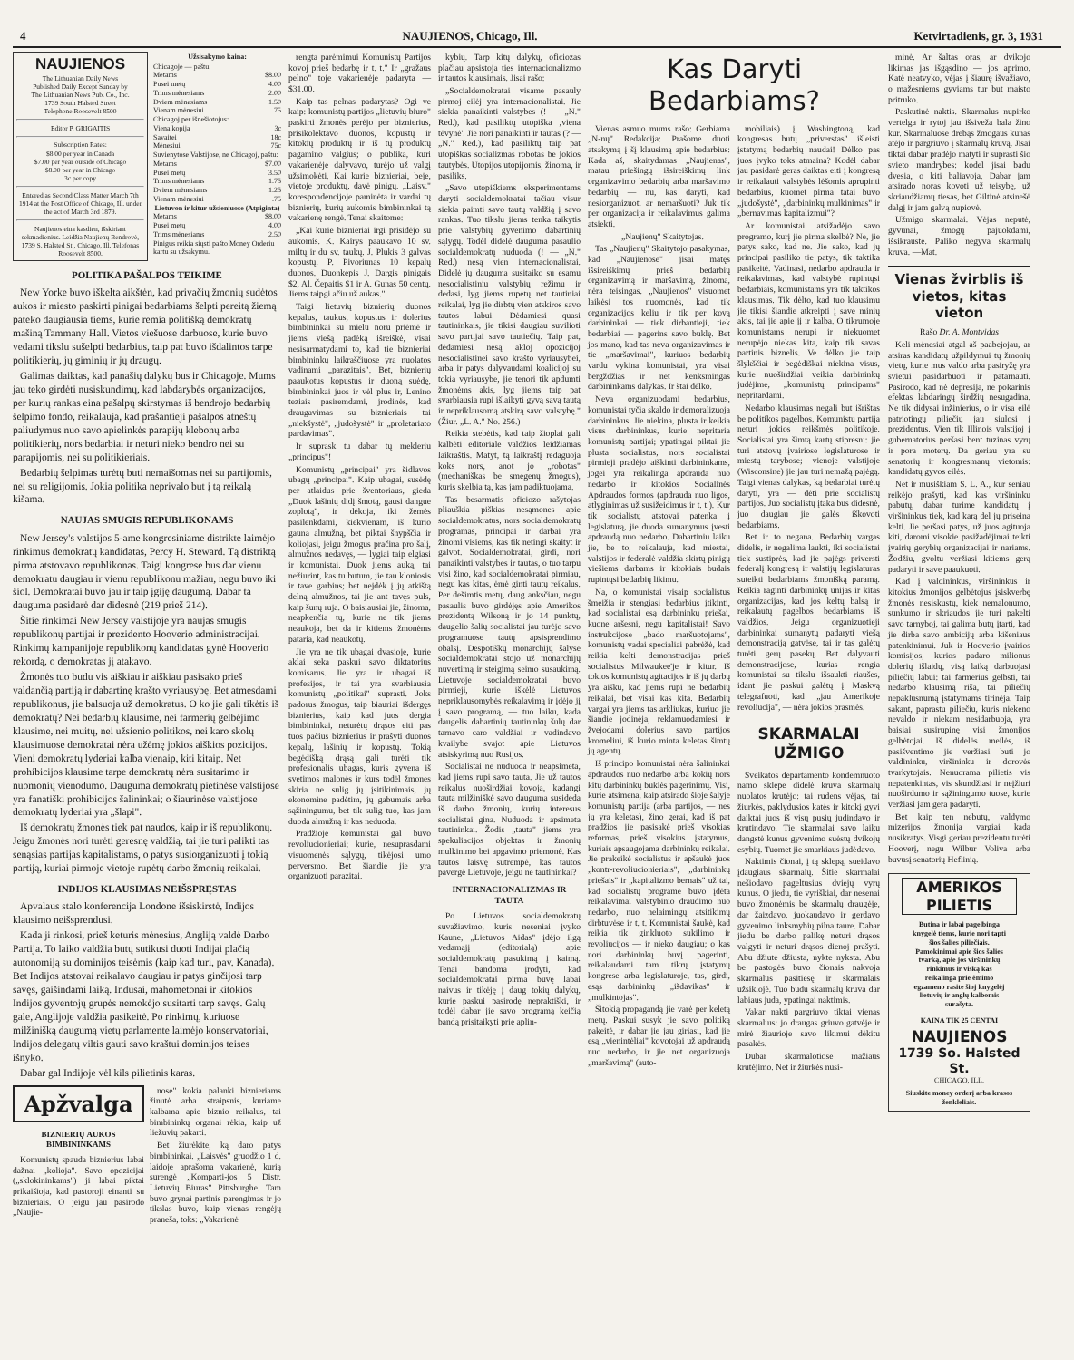4 NAUJIENOS, Chicago, Ill. Ketvirtadienis, gr. 3, 1931
NAUJIENOS
The Lithuanian Daily News
Published Daily Except Sunday by
The Lithuanian News Pub. Co., Inc.
1739 South Halsted Street
Telephone Roosevelt 8500
Editor P. GRIGAITIS
Subscription Rates:
$8.00 per year in Canada
$7.00 per year outside of Chicago
$8.00 per year in Chicago
3c per copy
Entered as Second Class Matter March 7th 1914 at the Post Office of Chicago, Ill. under the act of March 3rd 1879.
Naujienos eina kasdien, išskiriant sekmadienius. Leidžia Naujienų Bendrovė, 1739 S. Halsted St., Chicago, Ill. Telefonas Roosevelt 8500.
| Užsisakymo kaina: | |
| --- | --- |
| Chicagoje — paštu: | |
| Metams | $8.00 |
| Pusei metų | 4.00 |
| Trims mėnesiams | 2.00 |
| Dviem mėnesiams | 1.50 |
| Vienam mėnesiui | .75 |
| Chicagoj per išnešiotojus: | |
| Viena kopija | 3c |
| Savaitei | 18c |
| Mėnesiui | 75c |
| Suvienytose Valstijose, ne Chicagoj, paštu: | |
| Metams | $7.00 |
| Pusei metų | 3.50 |
| Trims mėnesiams | 1.75 |
| Dviem mėnesiams | 1.25 |
| Vienam mėnesiui | .75 |
| Lietuvon ir kitur užsieniuose (Atpiginta) | |
| Metams | $8.00 |
| Pusei metų | 4.00 |
| Trims mėnesiams | 2.50 |
| Pinigus reikia siųsti pašto Money Orderiu kartu su užsakymu. | |
POLITIKA PAŠALPOS TEIKIME
New Yorke buvo iškelta aikštėn, kad privačių žmonių sudėtos aukos ir miesto paskirti pinigai bedarbiams šelpti pereitą žiemą pateko daugiausia tiems, kurie remia politišką demokratų mašiną Tammany Hall. Vietos viešuose darbuose, kurie buvo vedami tikslu sušelpti bedarbius, taip pat buvo išdalintos tarpe politikierių, jų giminių ir jų draugų.
Galimas daiktas, kad panašių dalykų bus ir Chicagoje. Mums jau teko girdėti nusiskundimų, kad labdarybės organizacijos, per kurių rankas eina pašalpų skirstymas iš bendrojo bedarbių šelpimo fondo, reikalauja, kad prašantieji pašalpos atneštų paliudymus nuo savo apielinkės parapijų klebonų arba politikierių, nors bedarbiai ir neturi nieko bendro nei su parapijomis, nei su politikieriais.
Bedarbių šelpimas turėtų buti nemaišomas nei su partijomis, nei su religijomis. Jokia politika neprivalo but į tą reikalą kišama.
NAUJAS SMUGIS REPUBLIKONAMS
New Jersey's valstijos 5-ame kongresiniame distrikte laimėjo rinkimus demokratų kandidatas, Percy H. Steward. Tą distriktą pirma atstovavo republikonas. Taigi kongrese bus dar vienu demokratu daugiau ir vienu republikonu mažiau, negu buvo iki šiol. Demokratai buvo jau ir taip įgiję daugumą. Dabar ta dauguma pasidarė dar didesnė (219 prieš 214).
Šitie rinkimai New Jersey valstijoje yra naujas smugis republikonų partijai ir prezidento Hooverio administracijai. Rinkimų kampanijoje republikonų kandidatas gynė Hooverio rekordą, o demokratas jį atakavo.
Žmonės tuo budu vis aiškiau ir aiškiau pasisako prieš valdančią partiją ir dabartinę krašto vyriausybę. Bet atmesdami republikonus, jie balsuoja už demokratus. O ko jie gali tikėtis iš demokratų? Nei bedarbių klausime, nei farmerių gelbėjimo klausime, nei muitų, nei užsienio politikos, nei karo skolų klausimuose demokratai nėra užėmę jokios aiškios pozicijos. Vieni demokratų lyderiai kalba vienaip, kiti kitaip. Net prohibicijos klausime tarpe demokratų nėra susitarimo ir nuomonių vienodumo. Dauguma demokratų pietinėse valstijose yra fanatiški prohibicijos šalininkai; o šiaurinėse valstijose demokratų lyderiai yra „šlapi".
Iš demokratų žmonės tiek pat naudos, kaip ir iš republikonų. Jeigu žmonės nori turėti geresnę valdžią, tai jie turi palikti tas senąsias partijas kapitalistams, o patys susiorganizuoti į tokią partiją, kuriai pirmoje vietoje rupėtų darbo žmonių reikalai.
INDIJOS KLAUSIMAS NEIŠSPRĘSTAS
Apvalaus stalo konferencija Londone išsiskirstė, Indijos klausimo neišsprendusi.
Kada ji rinkosi, prieš keturis mėnesius, Angliją valdė Darbo Partija. To laiko valdžia butų sutikusi duoti Indijai plačią autonomiją su dominijos teisėmis (kaip kad turi, pav. Kanada). Bet Indijos atstovai reikalavo daugiau ir patys ginčijosi tarp savęs, gaišindami laiką. Indusai, mahometonai ir kitokios Indijos gyventojų grupės nemokėjo susitarti tarp savęs. Galų gale, Anglijoje valdžia pasikeitė. Po rinkimų, kuriuose milžinišką daugumą vietų parlamente laimėjo konservatoriai, Indijos delegatų viltis gauti savo kraštui dominijos teises išnyko.
Dabar gal Indijoje vėl kils pilietinis karas.
Apžvalga
BIZNIERIŲ AUKOS BIMBININKAMS
Komunistų spauda biznierius labai dažnai „koliojа". Savo opozicijai („sklokininkams") ji labai piktai prikaišioja, kad pastoroji einanti su biznieriais. O jeigu jau pasirodo „Naujie-
nose" kokia palanki biznieriams žinutė arba straipsnis, kuriame kalbama apie biznio reikalus, tai bimbininkų organai rėkia, kaip už liežuvių pakarti.
Bet žiurėkite, ką daro patys bimbininkai. „Laisvės" gruodžio 1 d. laidoje aprašoma vakarienė, kurią surengė „Komparti-jos 5 Distr. Lietuvių Biuras" Pittsburghe. Tam buvo grynai partinis parengimas ir jo tikslas buvo, kaip vienas rengėjų praneša, toks: „Vakarienė
rengta parėmimui Komunistų Partijos kovoj prieš bedarbę ir t. t." Ir „gražaus pelno" toje vakarienėje padaryta — $31.00.
Kaip tas pelnas padarytas? Ogi ve kaip: komunistų partijos „lietuvių biuro" paskirti žmonės perėjo per biznierius, prisikolektavo duonos, kopustų ir kitokių produktų ir iš tų produktų pagamino valgius; o publika, kuri vakarienėje dalyvavo, turėjo už valgį užsimokėti. Kai kurie biznieriai, beje, vietoje produktų, davė pinigų. „Laisv." korespondencijoje paminėta ir vardai tų biznierių, kurių aukomis bimbininkai tą vakarienę rengė. Tenai skaitome:
„Kai kurie biznieriai irgi prisidėjo su aukomis. K. Kairys paaukavo 10 sv. miltų ir du sv. taukų. J. Plukis 3 galvas kopustų. P. Pivoriunas 10 kepalų duonos. Duonkepis J. Dargis pinigais $2, Al. Čepaitis $1 ir A. Gunas 50 centų. Jiems taipgi ačiu už aukas."
Taigi lietuvių biznierių duonos kepalus, taukus, kopustus ir dolerius bimbininkai su mielu noru priėmė ir jiems viešą padėką išreiškė, visai nesisarmatydami to, kad tie biznieriai bimbininkų laikraščiuose yra nuolatos vadinami „parazitais". Bet, biznierių paaukotus kopustus ir duoną suėdę, bimbininkai juos ir vėl plus ir, Lenino teziais pasiremdami, jrodinės, kad draugavimas su biznieriais tai „niekšystė", „judošystė" ir „proletariato pardavimas".
Ir suprask tu dabar tų mekleriu „principus"!
Komunistų „principai" yra šidlavos ubagų „principai". Kaip ubagai, susėdę per atlaidus prie šventoriaus, gieda „Duok lašinių didį šmotą, gausi dangue zoplotą", ir dėkoja, iki žemės pasilenkdami, kiekvienam, iš kurio gauna almužną, bet piktai šnypščia ir koliojasi, jeigu žmogus pračina pro šalį, almužnos nedavęs, — lygiai taip elgiasi ir komunistai. Duok jiems auką, tai nežiurint, kas tu butum, jie tau kloniosis ir tave garbins; bet nejdėk į jų atkištą delną almužnos, tai jie ant tavęs puls, kaip šunų ruja. O baisiausiai jie, žinoma, neapkenčia tų, kurie ne tik jiems neaukoja, bet da ir kitiems žmonėms pataria, kad neaukotų.
Jie yra ne tik ubagai dvasioje, kurie aklai seka paskui savo diktatorius komisarus. Jie yra ir ubagai iš profesijos, ir tai yra svarbiausia komunistų „politikai" suprasti. Joks padorus žmogus, taip biauriai išdergęs biznierius, kaip kad juos dergia bimbininkai, neturėtų drąsos eiti pas tuos pačius biznierius ir prašyti duonos kepalų, lašinių ir kopustų. Tokią begėdišką drąsą gali turėti tik profesionalis ubagas, kuris gyvena iš svetimos malonės ir kurs todėl žmones skiria ne sulig jų įsitikinimais, jų ekonomine padėtim, jų gabumais arba sąžiningumu, bet tik sulig tuo, kas jam duoda almužną ir kas neduoda.
Pradžioje komunistai gal buvo revoliucionieriai; kurie, nesuprasdami visuomenės sąlygų, tikėjosi umo perversmo. Bet šiandie jie yra organizuoti parazitai.
kybių. Tarp kitų dalykų, oficiozas plačiau apsistoja ties internacionalizmo ir tautos klausimais. Jisai rašo:
„Socialdemokratai visame pasauly pirmoj eilėj yra internacionalistai. Jie siekia panaikinti valstybes (! — „N." Red.), kad pasiliktų utopiška ‚viena tėvynė'. Jie nori panaikinti ir tautas (? — „N." Red.), kad pasiliktų taip pat utopiškas socializmas robotas be jokios tautybės. Utopijos utopijomis, žinoma, ir pasiliks.
„Savo utopiškiems eksperimentams daryti socialdemokratai tačiau visur siekia paimti savo tautų valdžią į savo rankas. Tuo tikslu jiems tenka taikytis prie valstybių gyvenimo dabartinių sąlygų. Todėl didelė dauguma pasaulio socialdemokratų nuduoda (! — „N." Red.) nesą vien internacionalistai. Didelė jų dauguma susitaiko su esamu nesocialistiniu valstybių režimu ir dedasi, lyg jiems rupėtų net tautiniai reikalai, lyg jie dirbtų vien atskiros savo tautos labui. Dėdamiesi quasi tautininkais, jie tikisi daugiau suvilioti savo partijai savo tautiečių. Taip pat, dėdamiesi nesą akloj opozicijoj nesocialistinei savo krašto vyriausybei, arba ir patys dalyvaudami koalicijoj su tokia vyriausybe, jie tenori tik apdumti žmonėms akis, lyg jiems taip pat svarbiausia rupi išlaikyti gyvą savą tautą ir nepriklausomą atskirą savo valstybę." (Žiur. „L. A." No. 256.)
Reikia stebėtis, kad taip žioplai gali kalbėti editoriale valdžios leidžiamas laikraštis. Matyt, tą laikraštį redaguoja koks nors, anot jo „robotas" (mechaniškas be smegenų žmogus), kuris skelbia tą, kas jam padiktuojama.
Tas besarmatis oficiozo rašytojas pliauškia piškias nesąmones apie socialdemokratus, nors socialdemokratų programas, principai ir darbai yra žinomi visiems, kas tik netingi skaityt ir galvot. Socialdemokratai, girdi, nori panaikinti valstybes ir tautas, o tuo tarpu visi žino, kad socialdemokratai pirmiau, negu kas kitas, ėmė ginti tautų reikalus. Per dešimtis metų, daug anksčiau, negu pasaulis buvo girdėjęs apie Amerikos prezidentą Wilsoną ir jo 14 punktų, daugelio šalių socialistai jau turėjo savo programuose tautų apsisprendimo obalsį. Despotiškų monarchijų šalyse socialdemokratai stojo už monarchijų nuvertimą ir steigimą seimo susaukimą. Lietuvoje socialdemokratai buvo pirmieji, kurie iškėlė Lietuvos nepriklausomybės reikalavimą ir įdėjo jį į savo programą, — tuo laiku, kada daugelis dabartinių tautininkų šulų dar tarnavo caro valdžiai ir vadindavo kvailybe svajot apie Lietuvos atsiskyrimą nuo Rusijos.
Socialistai ne nuduoda ir neapsimeta, kad jiems rupi savo tauta. Jie už tautos reikalus nuoširdžiai kovoja, kadangi tauta milžiniškė savo dauguma susideda iš darbo žmonių, kurių interesus socialistai gina. Nuduoda ir apsimeta tautininkai. Žodis „tauta" jiems yra spekuliacijos objektas ir žmonių mulkinimo bei apgavimo priemonė. Kas tautos laisvę sutrempė, kas tautos pavergė Lietuvoje, jeigu ne tautininkai?
INTERNACIONALIZMAS IR TAUTA
Po Lietuvos socialdemokratų suvažiavimo, kuris neseniai įvyko Kaune, „Lietuvos Aidas" įdėjo ilgą vedamąjį (editorialą) apie socialdemokratų pasukimą į kaimą. Tenai bandoma įrodyti, kad socialdemokratai pirma buvę labai naivus ir tikėję į daug tokių dalykų, kurie paskui pasirodę nepraktiški, ir todėl dabar jie savo programą keičią bandą prisitaikyti prie aplin-
Kas Daryti Bedarbiams?
Vienas asmuo mums rašo: Gerbiama „N-nų" Redakcija: Prašome duoti atsakymą į šį klausimą apie bedarbius: Kada aš, skaitydamas „Naujienas", matau priešingų išsireiškimų link organizavimo bedarbių arba maršavimo bedarbių — nu, kas daryti, kad nesiorganizuoti ar nemaršuoti? Juk tik per organizacija ir reikalavimus galima atsiekti.
„Naujienų" Skaitytojas.
Tas „Naujienų" Skaitytojo pasakymas, kad „Naujienose" jisai matęs išsireiškimų prieš bedarbių organizavimą ir maršavimą, žinoma, nėra teisingas. „Naujienos" visuomet laikėsi tos nuomonės, kad tik organizacijos keliu ir tik per kovą darbininkai — tiek dirbantieji, tiek bedarbiai — pagerins savo buklę. Bet jos mano, kad tas neva organizavimas ir tie „maršavimai", kuriuos bedarbių vardu vykina komunistai, yra visai bergždžias ir net kenksmingas darbininkams dalykas. Ir štai dėlko.
Neva organizuodami bedarbius, komunistai tyčia skaldo ir demoralizuoja darbininkus. Jie niekina, plusta ir keikia visus darbininkus, kurie nepritaria komunistų partijai; ypatingai piktai jie plusta socialistus, nors socialistai pirmieji pradėjo aiškinti darbininkams, jogei yra reikalinga apdrauda nuo nedarbo ir kitokios Socialinės Apdraudos formos (apdrauda nuo ligos, atlyginimas už susižeidimus ir t. t.). Kur tik socialistų atstovai patenka į legislaturą, jie duoda sumanymus įvesti apdraudą nuo nedarbo. Dabartiniu laiku jie, be to, reikalauja, kad miestai, valstijos ir federalė valdžia skirtų pinigų viešiems darbams ir kitokiais budais rupintųsi bedarbių likimu.
Na, o komunistai visaip socialistus šmeižia ir stengiasi bedarbius įtikinti, kad socialistai esą darbininkų priešai, kuone aršesni, negu kapitalistai! Savo instrukcijose „bado maršuotojams", komunistų vadai specialiai pabrėžė, kad reikia kelti demonstracijas prieš socialistus Milwaukee'je ir kitur. Iš tokios komunistų agitacijos ir iš jų darbų yra aišku, kad jiems rupi ne bedarbių reikalai, bet visai kas kita. Bedarbių vargai yra jiems tas arkliukas, kuriuo jie šiandie jodinėja, reklamuodamiesi ir žvejodami dolerius savo partijos kromeliui, iš kurio minta keletas šimtų jų agentų.
Iš principo komunistai nėra šalininkai apdraudos nuo nedarbo arba kokių nors kitų darbininkų buklės pagerinimų. Visi, kurie atsimena, kaip atsirado šioje šalyje komunistų partija (arba partijos, — nes jų yra keletas), žino gerai, kad iš pat pradžios jie pasisakė prieš visokias reformas, prieš visokius įstatymus, kuriais apsaugojama darbininkų reikalai. Jie prakeikė socialistus ir apšaukė juos „kontr-revoliucionieriais", „darbininkų priešais" ir „kapitalizmo bernais" už tai, kad socialistų programe buvo įdėta reikalavimai valstybinio draudimo nuo nedarbo, nuo nelaimingų atsitikimų dirbtuvėse ir t. t. Komunistai šaukė, kad reikia tik ginkluoto sukilimo ir revoliucijos — ir nieko daugiau; o kas nori darbininkų buvį pagerinti, reikalaudami tam tikrų įstatymų kongrese arba legislaturoje, tas, girdi, esąs darbininkų „išdavikas" ir „mulkintojas".
Šitokią propagandą jie varė per keletą metų. Paskui susyk jie savo politiką pakeitė, ir dabar jie jau giriasi, kad jie esą „vienintėliai" kovotojai už apdraudą nuo nedarbo, ir jie net organizuoja „maršavimą" (auto-
mobiliais) į Washingtoną, kad kongresas butų „priverstas" išleisti įstatymą bedarbių naudai! Dėlko pas juos įvyko toks atmaina? Kodėl dabar jau pasidarė geras daiktas eiti į kongresą ir reikalauti valstybės lėšomis aprupinti bedarbius, kuomet pirma tatai buvo „judošystė", „darbininkų mulkinimas" ir „bernavimas kapitalizmui"?
Ar komunistai atsižadėjo savo programo, kurį jie pirma skelbė? Ne, jie patys sako, kad ne. Jie sako, kad jų principai pasiliko tie patys, tik taktika pasikeitė. Vadinasi, nedarbo apdrauda ir reikalavimas, kad valstybė rupintųsi bedarbiais, komunistams yra tik taktikos klausimas. Tik dėlto, kad tuo klausimu jie tikisi šiandie atkreipti į save minių akis, tai jie apie jį ir kalba. O tikrumoje komunistams nerupi ir niekuomet nerupėjo niekas kita, kaip tik savas partinis biznelis. Ve dėlko jie taip šlykščiai ir begėdiškai niekina visus, kurie nuoširdžiai veikia darbininkų judėjime, „komunistų principams" nepritardami.
Nedarbo klausimas negali but išrištas be politikos pagelbos. Komunistų partija neturi jokios reikšmės politikoje. Socialistai yra šimtą kartų stipresni: jie turi atstovų įvairiose legislaturose ir miestų tarybose; vienoje valstijoje (Wisconsine) jie jau turi nemažą pajėgą. Taigi vienas dalykas, ką bedarbiai turėtų daryti, yra — dėti prie socialistų partijos. Juo socialistų įtaka bus didesnė, juo daugiau jie galės iškovoti bedarbiams.
Bet ir to negana. Bedarbių vargas didelis, ir negalima laukti, iki socialistai tiek sustiprės, kad jie pajėgs priversti federalį kongresą ir valstijų legislaturas suteikti bedarbiams žmonišką paramą. Reikia raginti darbininkų unijas ir kitas organizacijas, kad jos keltų balsą ir reikalautų pagelbos bedarbiams iš valdžios. Jeigu organizuotieji darbininkai sumanytų padaryti viešą demonstraciją gatvėse, tai ir tas galėtų turėti gerų pasekų. Bet dalyvauti demonstracijose, kurias rengia komunistai su tikslu išsaukti riaušes, idant jie paskui galėtų į Maskvą telegrafuoti, kad „jau Amerikoje revoliucija", — nėra jokios prasmės.
SKARMALAI UŽMIGO
Sveikatos departamento kondemnuoto namo sklepe didelė kruva skarmalų nuolatos krutėjo: tai rudens vėjas, tai žiurkės, paklydusios katės ir kitokį gyvi daiktai juos iš visų pusių judindavo ir krutindavo. Tie skarmalai savo laiku dangstė kunus gyvenimo suėstų dvikojų esybių. Tuomet jie smarkiaus judėdavo.
Naktimis čionai, į tą sklepą, sueidavo įdaugiaus skarmalų. Šitie skarmalai nešiodavo pageltusius dviejų vyrų kunus. O jiedu, tie vyriškiai, dar nesenai buvo žmonėmis be skarmalų draugėje, dar žaizdavo, juokaudavo ir gerdavo gyvenimo linksmybių pilna taure. Dabar jiedu be darbo palikę neturi drąsos valgyti ir neturi drąsos dienoj prašyti. Abu džiutė džiusta, nykte nyksta. Abu be pastogės buvo čionais nakvoja skarmalus pasitiesę ir skarmalais užsiklojė. Tuo budu skarmalų kruva dar labiaus juda, ypatingai naktimis.
Vakar nakti pargriuvo tiktai vienas skarmalius: jo draugas griuvo gatvėje ir mirė žiaurioje savo likimui dėkitu pasakės.
Dubar skarmalotiose mažiaus krutėjimo. Net ir žiurkės nusi-
minė. Ar šaltas oras, ar dvikojo likimas jas išgąsdino — jos aprimo. Katė neatvyko, vėjas į šiaurę išvažiavo, o mažesniems gyviams tur but maisto pritruko.
Paskutinė naktis. Skarmalus nupirko vertelga ir rytoj jau išsiveža bala žino kur. Skarmaluose drebąs žmogaus kunas atėjo ir pargriuvo į skarmalų kruvą. Jisai tiktai dabar pradėjo matyti ir suprasti šio svieto mandrybes: kodel jisai badu dvesia, o kiti baliavoja. Dabar jam atsirado noras kovoti už teisybę, už skriaudžiamų tiesas, bet Giltinė atsinešė dalgį ir jam galvą nupiovė.
Užmigo skarmalai. Vėjas neputė, gyvunai, žmogų pajuokdami, išsikraustė. Paliko negyva skarmalų kruva. —Mat.
Vienas žvirblis iš vietos, kitas vieton
Rašo Dr. A. Montvidas
Keli mėnesiai atgal aš paabejojau, ar atsiras kandidatų užpildymui tų žmonių vietų, kurie mus valdo arba pasiryžę yra svietui pasidarbuoti ir patarnauti. Pasirodo, kad nė depresija, ne pokarinis efektas labdaringų širdžių nesugadina. Ne tik didysai inžinierius, o ir visa eilė patriotingų piliečių jau siulosi į prezidentus. Vien tik Illinois valstijoj į gubernatorius peršasi bent tuzinas vyrų ir pora moterų. Da geriau yra su senatorių ir kongresmanų vietomis: kandidatų gyvos eilės.
Net ir musiškiam S. L. A., kur seniau reikėjo prašyti, kad kas viršininku pabutų, dabar turime kandidatų į viršininkus tiek, kad karą del jų priseina kelti. Jie peršasi patys, už juos agituoja kiti, daromi visokie pasižadėjimai teikti įvairių gerybių organizacijai ir nariams. Žodžiu, gvoltu veržiasi kitiems gerą padaryti ir save paaukuoti.
Kad į valdininkus, viršininkus ir kitokius žmonijos gelbėtojus įsiskverbę žmonės nesiskustų, kiek nemalonumo, sunkumo ir skriaudos jie turi pakelti savo tarnyboj, tai galima butų įtarti, kad jie dirba savo ambicijų arba kišeniaus patenkinimui. Juk ir Hooverio įvairios komisijos, kurios padaro milionus dolerių išlaidų, visą laiką darbuojasi piliečių labui: tai farmerius gelbsti, tai nedarbo klausimą riša, tai piliečių nepaklusnumą įstatymams tirinėja. Taip sakant, paprastu piliečiu, kuris niekeno nevaldo ir niekam nesidarbuoja, yra baisiai susirupinę visi žmonijos gelbėtojai. Iš didelės meilės, iš pasišventimo jie veržiasi buti jo valdininku, viršininku ir dorovės tvarkytojais. Nenuorama pilietis vis nepatenkintas, vis skundžiasi ir neįžiuri nuoširdumo ir sąžiningumo tuose, kurie veržiasi jam gera padaryti.
Bet kaip ten nebutų, valdymo mizerijos žmonija vargiai kada nusikratys. Visgi geriau prezidentu turėti Hooverį, negu Wilbur Voliva arba buvusį senatorių Heflinią.
AMERIKOS PILIETIS
Butina ir labai pagelbinga knygelė tiems, kurie nori tapti šios šalies piliečiais. Pamokinimai apie šios šalies tvarką, apie jos viršininkų rinkimus ir viską kas reikalinga prie ėmimo egzameno rasite šioj knygelėj lietuvių ir anglų kalbomis surašyta.
KAINA TIK 25 CENTAI
NAUJIENOS
1739 So. Halsted St.
CHICAGO, ILL.
Siuskite money orderį arba krasos ženkleliais.